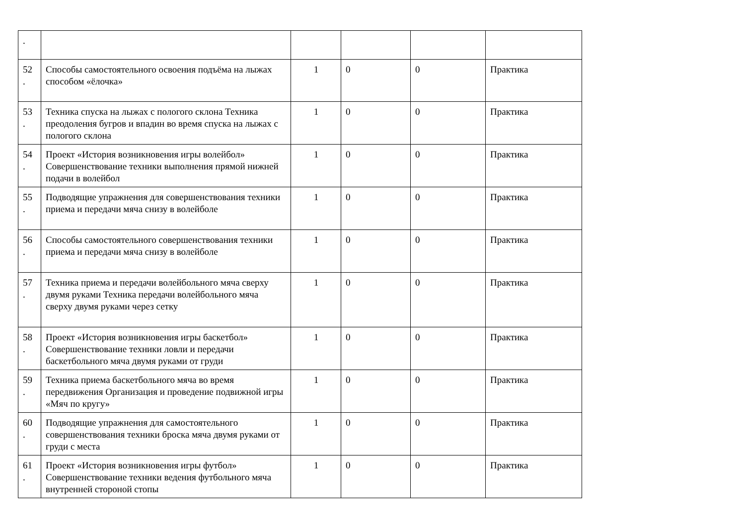| . | | | | | |
| 52 . | Способы самостоятельного освоения подъёма на лыжах способом «ёлочка» | 1 | 0 | 0 | Практика |
| 53 . | Техника спуска на лыжах с пологого склона Техника преодоления бугров и впадин во время спуска на лыжах с пологого склона | 1 | 0 | 0 | Практика |
| 54 . | Проект «История возникновения игры волейбол» Совершенствование техники выполнения прямой нижней подачи в волейбол | 1 | 0 | 0 | Практика |
| 55 . | Подводящие упражнения для совершенствования техники приема и передачи мяча снизу в волейболе | 1 | 0 | 0 | Практика |
| 56 . | Способы самостоятельного совершенствования техники приема и передачи мяча снизу в волейболе | 1 | 0 | 0 | Практика |
| 57 . | Техника приема и передачи волейбольного мяча сверху двумя руками Техника передачи волейбольного мяча сверху двумя руками через сетку | 1 | 0 | 0 | Практика |
| 58 . | Проект «История возникновения игры баскетбол» Совершенствование техники ловли и передачи баскетбольного мяча двумя руками от груди | 1 | 0 | 0 | Практика |
| 59 . | Техника приема баскетбольного мяча во время передвижения Организация и проведение подвижной игры «Мяч по кругу» | 1 | 0 | 0 | Практика |
| 60 . | Подводящие упражнения для самостоятельного совершенствования техники броска мяча двумя руками от груди с места | 1 | 0 | 0 | Практика |
| 61 . | Проект «История возникновения игры футбол» Совершенствование техники ведения футбольного мяча внутренней стороной стопы | 1 | 0 | 0 | Практика |